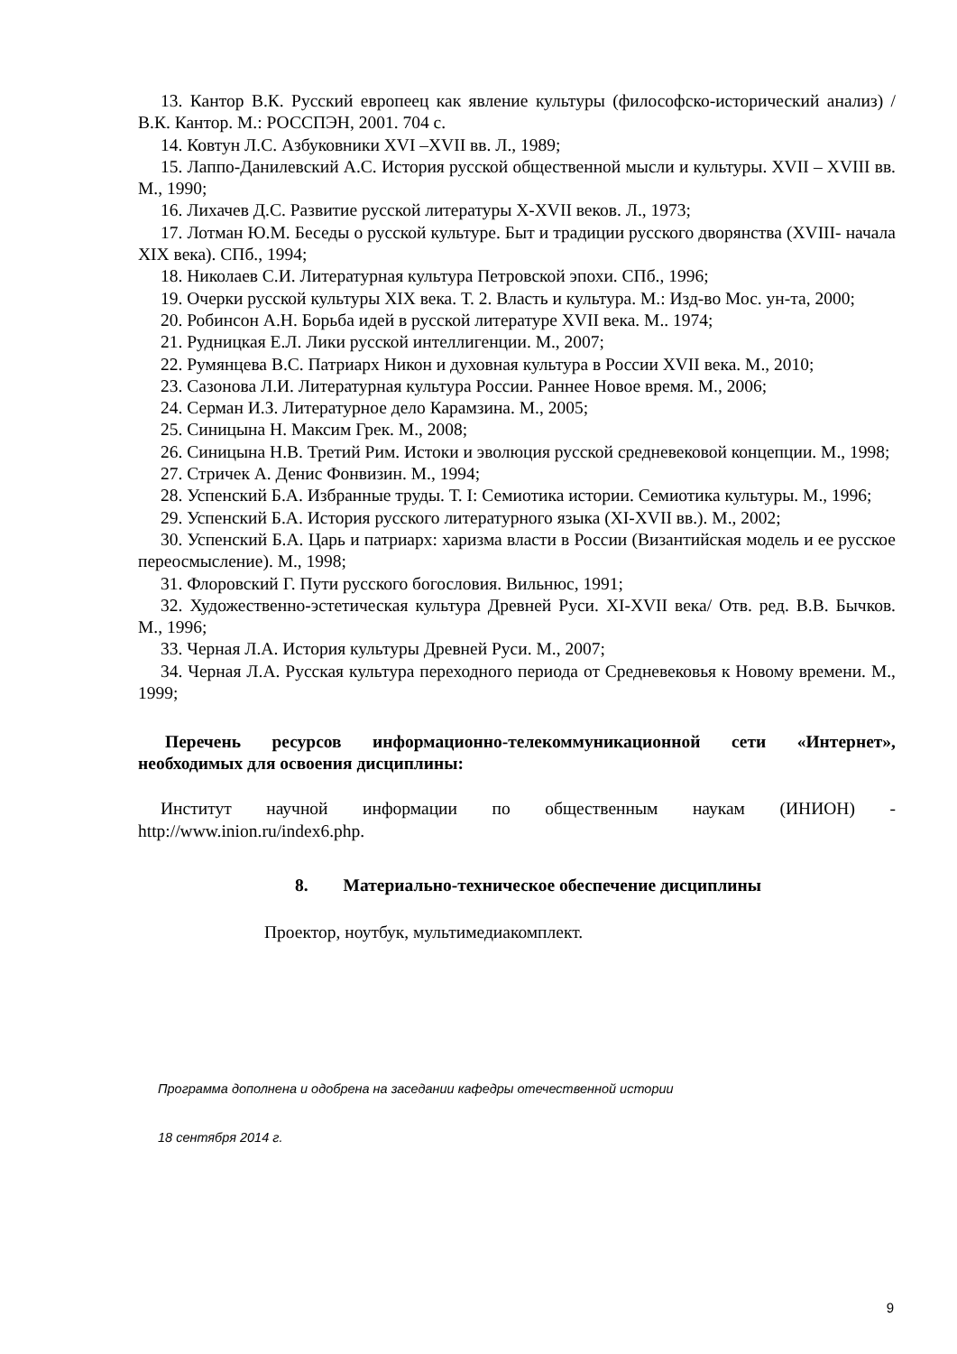13. Кантор В.К. Русский европеец как явление культуры (философско-исторический анализ) / В.К. Кантор. М.: РОССПЭН, 2001. 704 с.
14. Ковтун Л.С. Азбуковники XVI –XVII вв. Л., 1989;
15. Лаппо-Данилевский А.С. История русской общественной мысли и культуры. XVII – XVIII вв. М., 1990;
16. Лихачев Д.С. Развитие русской литературы X-XVII веков. Л., 1973;
17. Лотман Ю.М. Беседы о русской культуре. Быт и традиции русского дворянства (XVIII- начала XIX века). СПб., 1994;
18. Николаев С.И. Литературная культура Петровской эпохи. СПб., 1996;
19. Очерки русской культуры XIX века. Т. 2. Власть и культура. М.: Изд-во Мос. ун-та, 2000;
20. Робинсон А.Н. Борьба идей в русской литературе XVII века. М.. 1974;
21. Рудницкая Е.Л. Лики русской интеллигенции. М., 2007;
22. Румянцева В.С. Патриарх Никон и духовная культура в России XVII века. М., 2010;
23. Сазонова Л.И. Литературная культура России. Раннее Новое время. М., 2006;
24. Серман И.З. Литературное дело Карамзина. М., 2005;
25. Синицына Н. Максим Грек. М., 2008;
26. Синицына Н.В. Третий Рим. Истоки и эволюция русской средневековой концепции. М., 1998;
27. Стричек А. Денис Фонвизин. М., 1994;
28. Успенский Б.А. Избранные труды. Т. I: Семиотика истории. Семиотика культуры. М., 1996;
29. Успенский Б.А. История русского литературного языка (XI-XVII вв.). М., 2002;
30. Успенский Б.А. Царь и патриарх: харизма власти в России (Византийская модель и ее русское переосмысление). М., 1998;
31. Флоровский Г. Пути русского богословия. Вильнюс, 1991;
32. Художественно-эстетическая культура Древней Руси. XI-XVII века/ Отв. ред. В.В. Бычков. М., 1996;
33. Черная Л.А. История культуры Древней Руси. М., 2007;
34. Черная Л.А. Русская культура переходного периода от Средневековья к Новому времени. М., 1999;
Перечень ресурсов информационно-телекоммуникационной сети «Интернет», необходимых для освоения дисциплины:
Институт научной информации по общественным наукам (ИНИОН) - http://www.inion.ru/index6.php.
8. Материально-техническое обеспечение дисциплины
Проектор, ноутбук, мультимедиакомплект.
Программа дополнена и одобрена на заседании кафедры отечественной истории
18 сентября 2014 г.
9